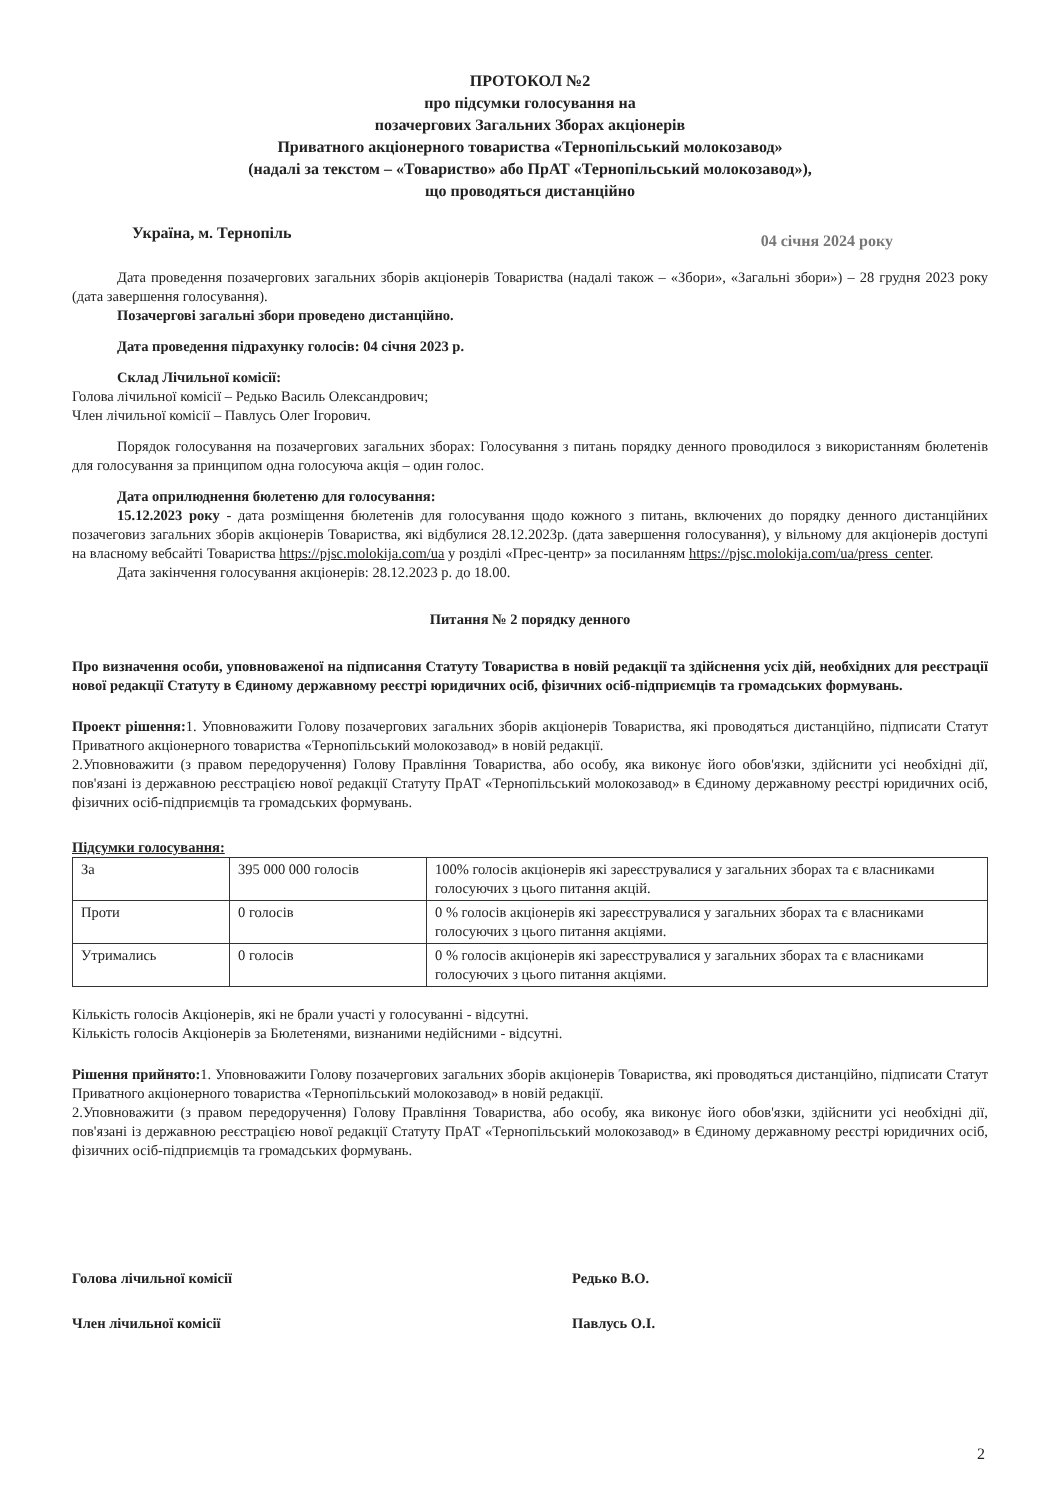ПРОТОКОЛ №2
про підсумки голосування на
позачергових Загальних Зборах акціонерів
Приватного акціонерного товариства «Тернопільський молокозавод»
(надалі за текстом – «Товариство» або ПрАТ «Тернопільський молокозавод»),
що проводяться дистанційно
Україна, м. Тернопіль 04 січня 2024 року
Дата проведення позачергових загальних зборів акціонерів Товариства (надалі також – «Збори», «Загальні збори») – 28 грудня 2023 року (дата завершення голосування).
Позачергові загальні збори проведено дистанційно.
Дата проведення підрахунку голосів: 04 січня 2023 р.
Склад Лічильної комісії:
Голова лічильної комісії – Редько Василь Олександрович;
Член лічильної комісії – Павлусь Олег Ігорович.
Порядок голосування на позачергових загальних зборах: Голосування з питань порядку денного проводилося з використанням бюлетенів для голосування за принципом одна голосуюча акція – один голос.
Дата оприлюднення бюлетеню для голосування:
15.12.2023 року - дата розміщення бюлетенів для голосування щодо кожного з питань, включених до порядку денного дистанційних позачеговиз загальних зборів акціонерів Товариства, які відбулися 28.12.2023р. (дата завершення голосування), у вільному для акціонерів доступі на власному вебсайті Товариства https://pjsc.molokija.com/ua у розділі «Прес-центр» за посиланням https://pjsc.molokija.com/ua/press_center.
Дата закінчення голосування акціонерів: 28.12.2023 р. до 18.00.
Питання № 2 порядку денного
Про визначення особи, уповноваженої на підписання Статуту Товариства в новій редакції та здійснення усіх дій, необхідних для реєстрації нової редакції Статуту в Єдиному державному реєстрі юридичних осіб, фізичних осіб-підприємців та громадських формувань.
Проект рішення: 1. Уповноважити Голову позачергових загальних зборів акціонерів Товариства, які проводяться дистанційно, підписати Статут Приватного акціонерного товариства «Тернопільський молокозавод» в новій редакції.
2.Уповноважити (з правом передоручення) Голову Правління Товариства, або особу, яка виконує його обов'язки, здійснити усі необхідні дії, пов'язані із державною реєстрацією нової редакції Статуту ПрАТ «Тернопільський молокозавод» в Єдиному державному реєстрі юридичних осіб, фізичних осіб-підприємців та громадських формувань.
Підсумки голосування:
| За | 395 000 000 голосів | 100% голосів акціонерів які зареєструвалися у загальних зборах та є власниками голосуючих з цього питання акцій. |
| Проти | 0 голосів | 0 % голосів акціонерів які зареєструвалися у загальних зборах та є власниками голосуючих з цього питання акціями. |
| Утримались | 0 голосів | 0 % голосів акціонерів які зареєструвалися у загальних зборах та є власниками голосуючих з цього питання акціями. |
Кількість голосів Акціонерів, які не брали участі у голосуванні - відсутні.
Кількість голосів Акціонерів за Бюлетенями, визнаними недійсними - відсутні.
Рішення прийнято: 1. Уповноважити Голову позачергових загальних зборів акціонерів Товариства, які проводяться дистанційно, підписати Статут Приватного акціонерного товариства «Тернопільський молокозавод» в новій редакції.
2.Уповноважити (з правом передоручення) Голову Правління Товариства, або особу, яка виконує його обов'язки, здійснити усі необхідні дії, пов'язані із державною реєстрацією нової редакції Статуту ПрАТ «Тернопільський молокозавод» в Єдиному державному реєстрі юридичних осіб, фізичних осіб-підприємців та громадських формувань.
Голова лічильної комісії Редько В.О.
Член лічильної комісії Павлусь О.І.
2